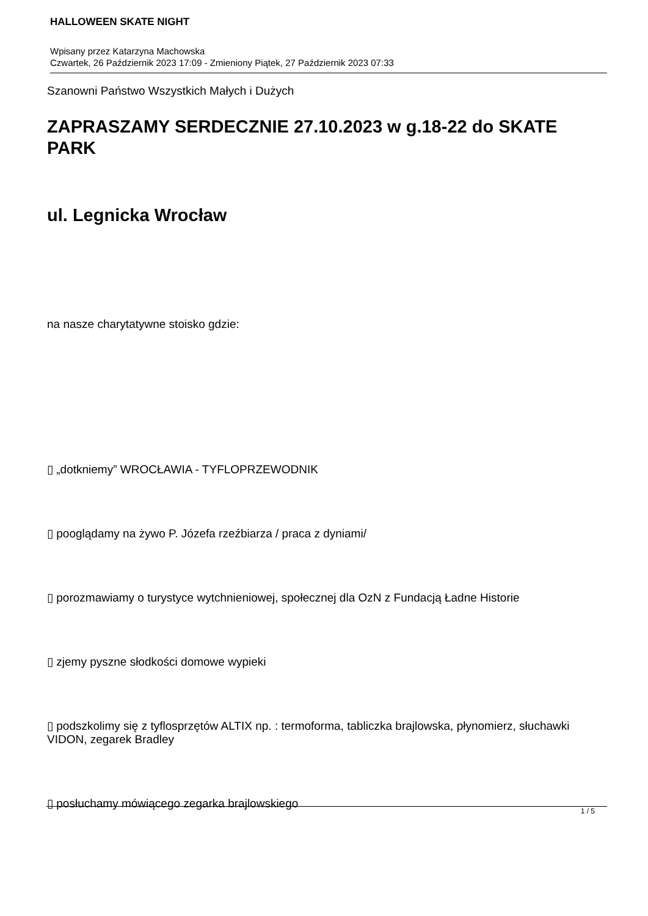HALLOWEEN SKATE NIGHT
Wpisany przez Katarzyna Machowska
Czwartek, 26 Październik 2023 17:09 - Zmieniony Piątek, 27 Październik 2023 07:33
Szanowni Państwo Wszystkich Małych i Dużych
ZAPRASZAMY SERDECZNIE 27.10.2023 w g.18-22 do SKATE PARK
ul. Legnicka Wrocław
na nasze charytatywne stoisko gdzie:
▯ „dotkniemy” WROCŁAWIA - TYFLOPRZEWODNIK
▯ pooglądamy na żywo P. Józefa rzeźbiarza / praca z dyniami/
▯ porozmawiamy o turystyce wytchnieniowej, społecznej dla OzN z Fundacją Ładne Historie
▯ zjemy pyszne słodkości domowe wypieki
▯ podszkolimy się z tyflosprzętów ALTIX np. : termoforma, tabliczka brajlowska, płynomierz, słuchawki VIDON, zegarek Bradley
▯ posłuchamy mówiącego zegarka brajlowskiego
1 / 5